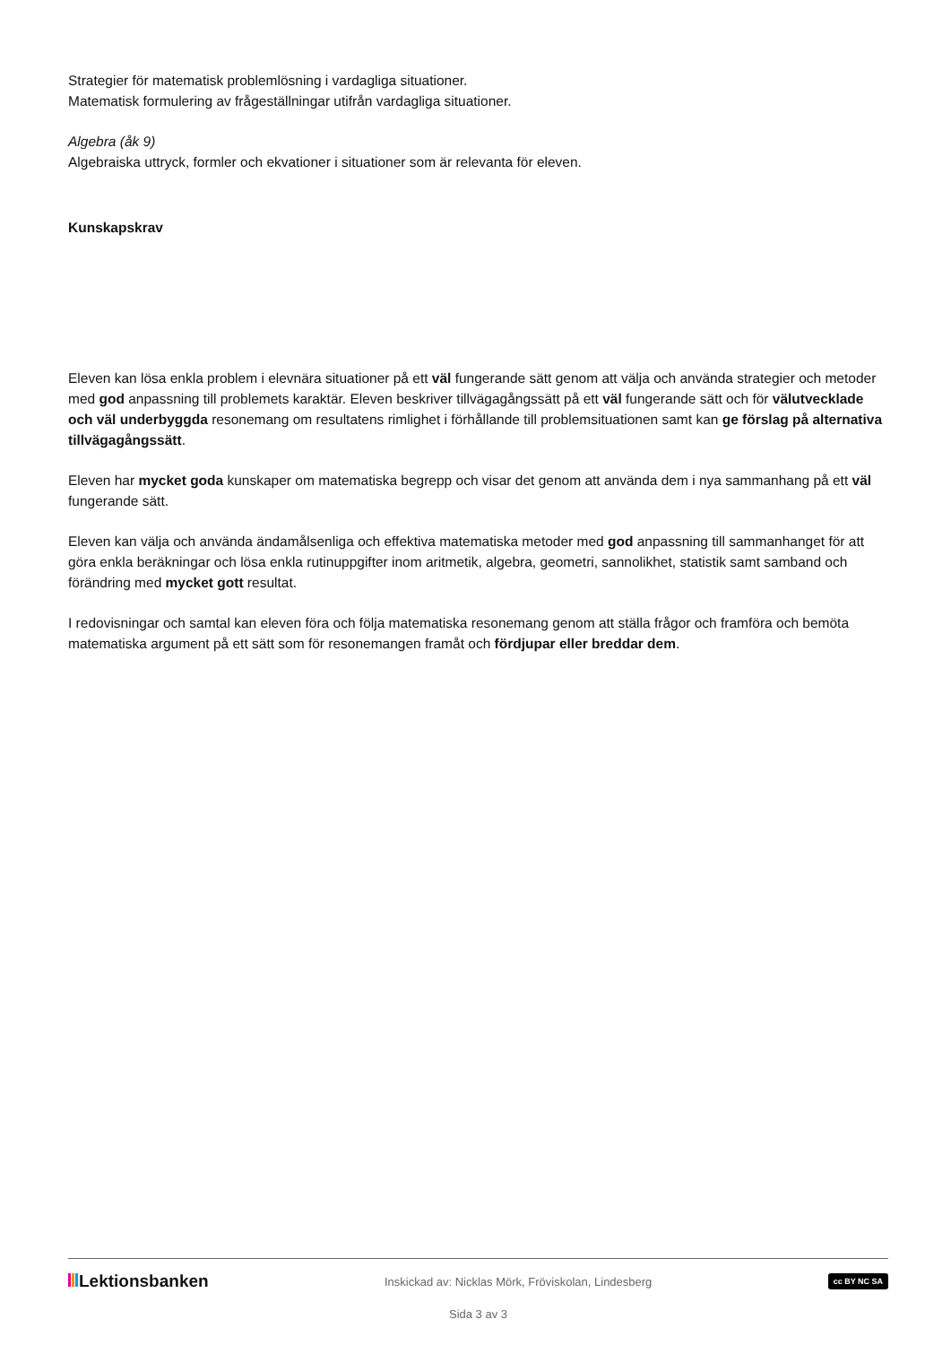Strategier för matematisk problemlösning i vardagliga situationer.
Matematisk formulering av frågeställningar utifrån vardagliga situationer.
Algebra (åk 9)
Algebraiska uttryck, formler och ekvationer i situationer som är relevanta för eleven.
Kunskapskrav
Eleven kan lösa enkla problem i elevnära situationer på ett väl fungerande sätt genom att välja och använda strategier och metoder med god anpassning till problemets karaktär. Eleven beskriver tillvägagångssätt på ett väl fungerande sätt och för välutvecklade och väl underbyggda resonemang om resultatens rimlighet i förhållande till problemsituationen samt kan ge förslag på alternativa tillvägagångssätt.
Eleven har mycket goda kunskaper om matematiska begrepp och visar det genom att använda dem i nya sammanhang på ett väl fungerande sätt.
Eleven kan välja och använda ändamålsenliga och effektiva matematiska metoder med god anpassning till sammanhanget för att göra enkla beräkningar och lösa enkla rutinuppgifter inom aritmetik, algebra, geometri, sannolikhet, statistik samt samband och förändring med mycket gott resultat.
I redovisningar och samtal kan eleven föra och följa matematiska resonemang genom att ställa frågor och framföra och bemöta matematiska argument på ett sätt som för resonemangen framåt och fördjupar eller breddar dem.
Lektionsbanken
Inskickad av: Nicklas Mörk, Fröviskolan, Lindesberg
cc BY NC SA
Sida 3 av 3